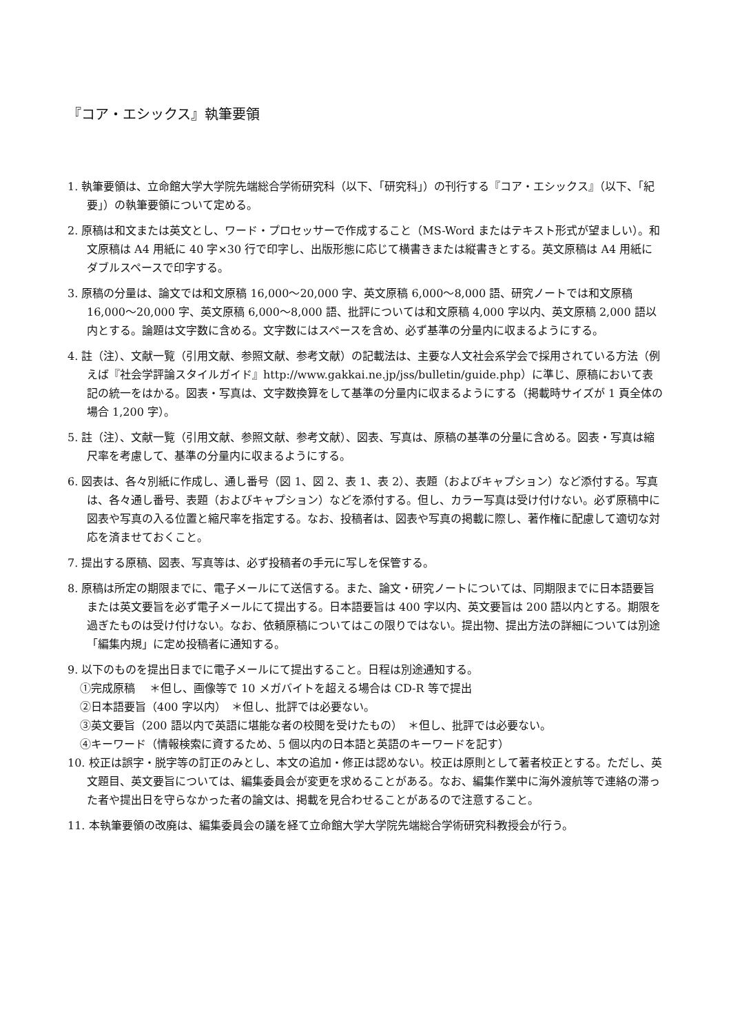『コア・エシックス』執筆要領
1. 執筆要領は、立命館大学大学院先端総合学術研究科（以下、「研究科」）の刊行する『コア・エシックス』（以下、「紀要」）の執筆要領について定める。
2. 原稿は和文または英文とし、ワード・プロセッサーで作成すること（MS-Word またはテキスト形式が望ましい）。和文原稿は A4 用紙に 40 字×30 行で印字し、出版形態に応じて横書きまたは縦書きとする。英文原稿は A4 用紙にダブルスペースで印字する。
3. 原稿の分量は、論文では和文原稿 16,000～20,000 字、英文原稿 6,000～8,000 語、研究ノートでは和文原稿 16,000～20,000 字、英文原稿 6,000～8,000 語、批評については和文原稿 4,000 字以内、英文原稿 2,000 語以内とする。論題は文字数に含める。文字数にはスペースを含め、必ず基準の分量内に収まるようにする。
4. 註（注）、文献一覧（引用文献、参照文献、参考文献）の記載法は、主要な人文社会系学会で採用されている方法（例えば『社会学評論スタイルガイド』http://www.gakkai.ne.jp/jss/bulletin/guide.php）に準じ、原稿において表記の統一をはかる。図表・写真は、文字数換算をして基準の分量内に収まるようにする（掲載時サイズが 1 頁全体の場合 1,200 字）。
5. 註（注）、文献一覧（引用文献、参照文献、参考文献）、図表、写真は、原稿の基準の分量に含める。図表・写真は縮尺率を考慮して、基準の分量内に収まるようにする。
6. 図表は、各々別紙に作成し、通し番号（図 1、図 2、表 1、表 2）、表題（およびキャプション）など添付する。写真は、各々通し番号、表題（およびキャプション）などを添付する。但し、カラー写真は受け付けない。必ず原稿中に図表や写真の入る位置と縮尺率を指定する。なお、投稿者は、図表や写真の掲載に際し、著作権に配慮して適切な対応を済ませておくこと。
7. 提出する原稿、図表、写真等は、必ず投稿者の手元に写しを保管する。
8. 原稿は所定の期限までに、電子メールにて送信する。また、論文・研究ノートについては、同期限までに日本語要旨または英文要旨を必ず電子メールにて提出する。日本語要旨は 400 字以内、英文要旨は 200 語以内とする。期限を過ぎたものは受け付けない。なお、依頼原稿についてはこの限りではない。提出物、提出方法の詳細については別途「編集内規」に定め投稿者に通知する。
9. 以下のものを提出日までに電子メールにて提出すること。日程は別途通知する。
①完成原稿　 ＊但し、画像等で 10 メガバイトを超える場合は CD-R 等で提出
②日本語要旨（400 字以内）　＊但し、批評では必要ない。
③英文要旨（200 語以内で英語に堪能な者の校閲を受けたもの）　＊但し、批評では必要ない。
④キーワード（情報検索に資するため、5 個以内の日本語と英語のキーワードを記す）
10. 校正は誤字・脱字等の訂正のみとし、本文の追加・修正は認めない。校正は原則として著者校正とする。ただし、英文題目、英文要旨については、編集委員会が変更を求めることがある。なお、編集作業中に海外渡航等で連絡の滞った者や提出日を守らなかった者の論文は、掲載を見合わせることがあるので注意すること。
11. 本執筆要領の改廃は、編集委員会の議を経て立命館大学大学院先端総合学術研究科教授会が行う。